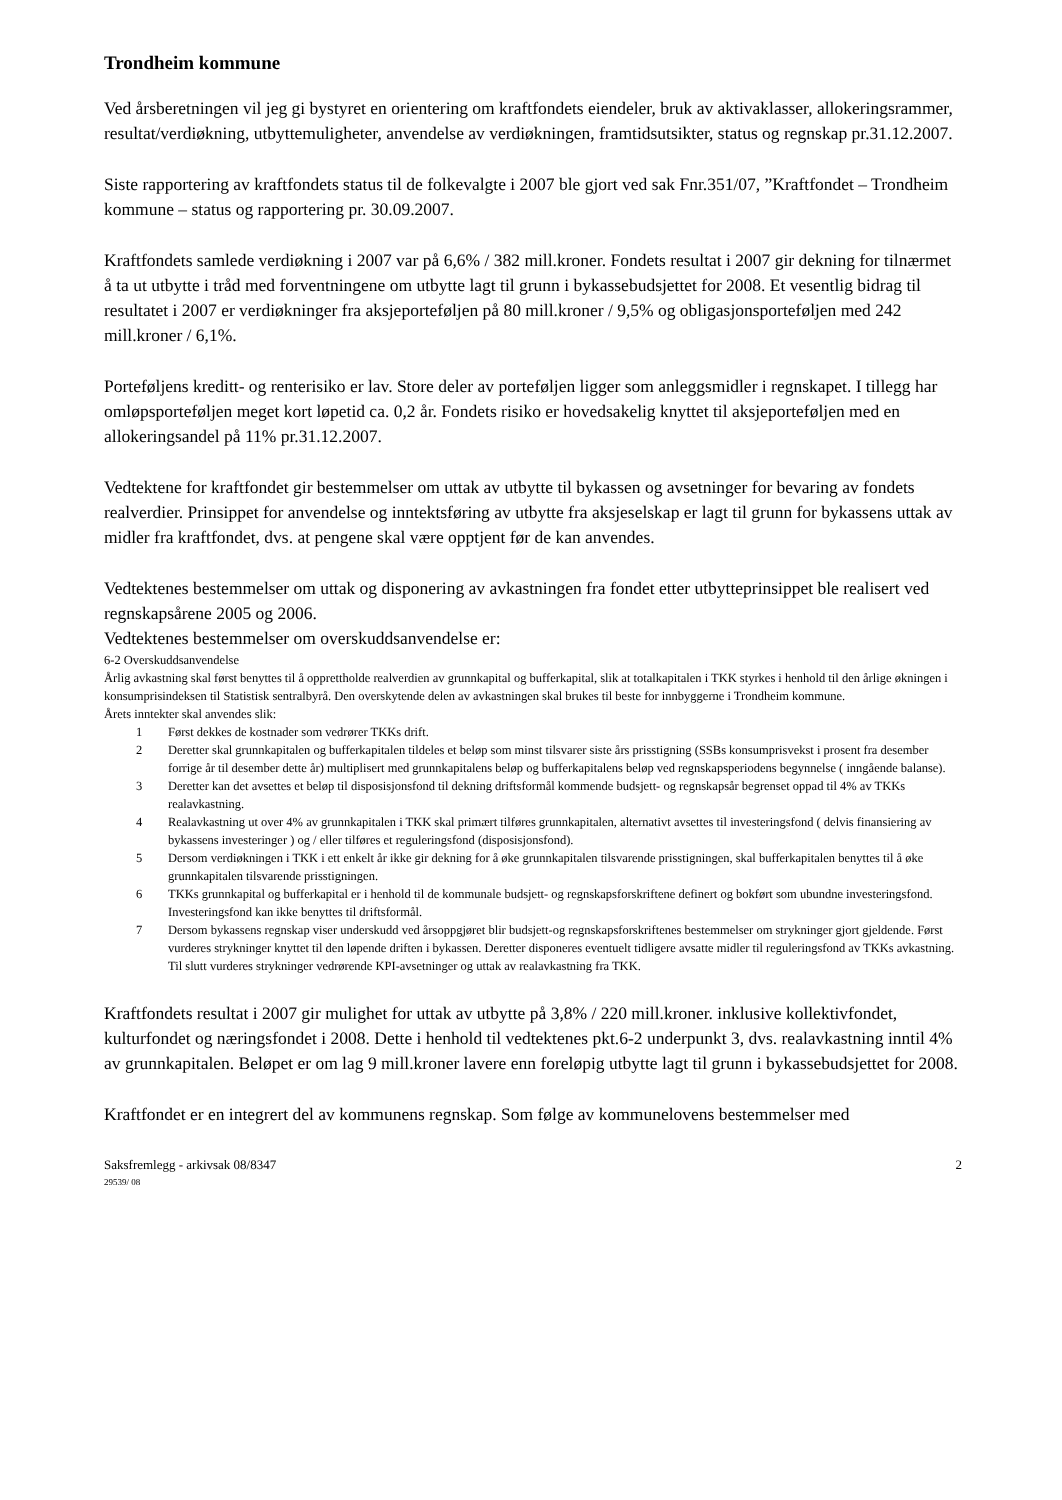Trondheim kommune
Ved årsberetningen vil jeg gi bystyret en orientering om kraftfondets eiendeler, bruk av aktivaklasser, allokeringsrammer, resultat/verdiøkning, utbyttemuligheter, anvendelse av verdiøkningen, framtidsutsikter, status og regnskap pr.31.12.2007.
Siste rapportering av kraftfondets status til de folkevalgte i 2007 ble gjort ved sak Fnr.351/07, ”Kraftfondet – Trondheim kommune – status og rapportering pr. 30.09.2007.
Kraftfondets samlede verdiøkning i 2007 var på 6,6% / 382 mill.kroner. Fondets resultat i 2007 gir dekning for tilnærmet å ta ut utbytte i tråd med forventningene om utbytte lagt til grunn i bykassebudsjettet for 2008. Et vesentlig bidrag til resultatet i 2007 er verdiøkninger fra aksjeporteføljen på 80 mill.kroner / 9,5% og obligasjonsporteføljen med 242 mill.kroner / 6,1%.
Porteføljens kreditt- og renterisiko er lav. Store deler av porteføljen ligger som anleggsmidler i regnskapet. I tillegg har omløpsporteføljen meget kort løpetid ca. 0,2 år. Fondets risiko er hovedsakelig knyttet til aksjeporteføljen med en allokeringsandel på 11% pr.31.12.2007.
Vedtektene for kraftfondet gir bestemmelser om uttak av utbytte til bykassen og avsetninger for bevaring av fondets realverdier. Prinsippet for anvendelse og inntektsføring av utbytte fra aksjeselskap er lagt til grunn for bykassens uttak av midler fra kraftfondet, dvs. at pengene skal være opptjent før de kan anvendes.
Vedtektenes bestemmelser om uttak og disponering av avkastningen fra fondet etter utbytteprinsippet ble realisert ved regnskapsårene 2005 og 2006.
Vedtektenes bestemmelser om overskuddsanvendelse er:
6-2 Overskuddsanvendelse
Årlig avkastning skal først benyttes til å opprettholde realverdien av grunnkapital og bufferkapital, slik at totalkapitalen i TKK styrkes i henhold til den årlige økningen i konsumprisindeksen til Statistisk sentralbyrå. Den overskytende delen av avkastningen skal brukes til beste for innbyggerne i Trondheim kommune.
Årets inntekter skal anvendes slik:
1 Først dekkes de kostnader som vedrører TKKs drift.
2 Deretter skal grunnkapitalen og bufferkapitalen tildeles et beløp som minst tilsvarer siste års prisstigning (SSBs konsumprisvekst i prosent fra desember forrige år til desember dette år) multiplisert med grunnkapitalens beløp og bufferkapitalens beløp ved regnskapsperiodens begynnelse ( inngående balanse).
3 Deretter kan det avsettes et beløp til disposisjonsfond til dekning driftsformål kommende budsjett- og regnskapsår begrenset oppad til 4% av TKKs realavkastning.
4 Realavkastning ut over 4% av grunnkapitalen i TKK skal primært tilføres grunnkapitalen, alternativt avsettes til investeringsfond ( delvis finansiering av bykassens investeringer ) og / eller tilføres et reguleringsfond (disposisjonsfond).
5 Dersom verdiøkningen i TKK i ett enkelt år ikke gir dekning for å øke grunnkapitalen tilsvarende prisstigningen, skal bufferkapitalen benyttes til å øke grunnkapitalen tilsvarende prisstigningen.
6 TKKs grunnkapital og bufferkapital er i henhold til de kommunale budsjett- og regnskapsforskriftene definert og bokført som ubundne investeringsfond. Investeringsfond kan ikke benyttes til driftsformål.
7 Dersom bykassens regnskap viser underskudd ved årsoppgjøret blir budsjett-og regnskapsforskriftenes bestemmelser om strykninger gjort gjeldende. Først vurderes strykninger knyttet til den løpende driften i bykassen. Deretter disponeres eventuelt tidligere avsatte midler til reguleringsfond av TKKs avkastning. Til slutt vurderes strykninger vedrørende KPI-avsetninger og uttak av realavkastning fra TKK.
Kraftfondets resultat i 2007 gir mulighet for uttak av utbytte på 3,8% / 220 mill.kroner. inklusive kollektivfondet, kulturfondet og næringsfondet i 2008. Dette i henhold til vedtektenes pkt.6-2 underpunkt 3, dvs. realavkastning inntil 4% av grunnkapitalen. Beløpet er om lag 9 mill.kroner lavere enn foreløpig utbytte lagt til grunn i bykassebudsjettet for 2008.
Kraftfondet er en integrert del av kommunens regnskap. Som følge av kommunelovens bestemmelser med
Saksfremlegg - arkivsak 08/8347
29539/ 08
2